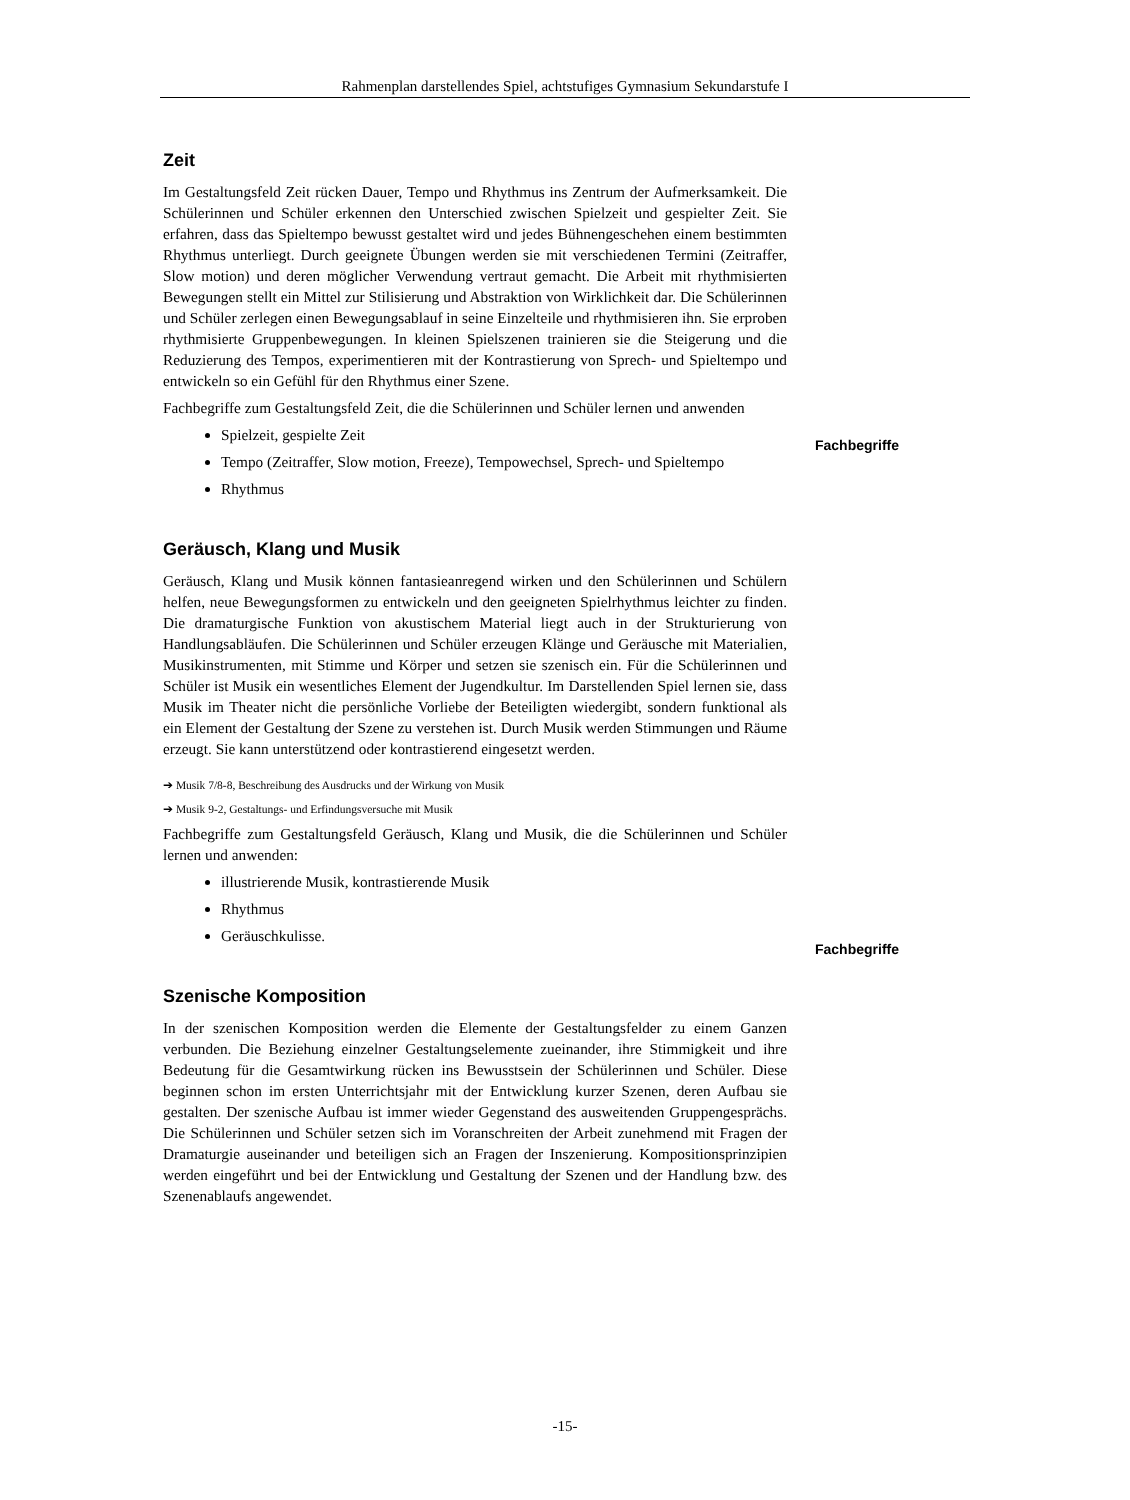Rahmenplan darstellendes Spiel, achtstufiges Gymnasium Sekundarstufe I
Zeit
Im Gestaltungsfeld Zeit rücken Dauer, Tempo und Rhythmus ins Zentrum der Aufmerksamkeit. Die Schülerinnen und Schüler erkennen den Unterschied zwischen Spielzeit und gespielter Zeit. Sie erfahren, dass das Spieltempo bewusst gestaltet wird und jedes Bühnengeschehen einem bestimmten Rhythmus unterliegt. Durch geeignete Übungen werden sie mit verschiedenen Termini (Zeitraffer, Slow motion) und deren möglicher Verwendung vertraut gemacht. Die Arbeit mit rhythmisierten Bewegungen stellt ein Mittel zur Stilisierung und Abstraktion von Wirklichkeit dar. Die Schülerinnen und Schüler zerlegen einen Bewegungsablauf in seine Einzelteile und rhythmisieren ihn. Sie erproben rhythmisierte Gruppenbewegungen. In kleinen Spielszenen trainieren sie die Steigerung und die Reduzierung des Tempos, experimentieren mit der Kontrastierung von Sprech- und Spieltempo und entwickeln so ein Gefühl für den Rhythmus einer Szene.
Fachbegriffe zum Gestaltungsfeld Zeit, die die Schülerinnen und Schüler lernen und anwenden
Spielzeit, gespielte Zeit
Tempo (Zeitraffer, Slow motion, Freeze), Tempowechsel, Sprech- und Spieltempo
Rhythmus
Geräusch, Klang und Musik
Geräusch, Klang und Musik können fantasieanregend wirken und den Schülerinnen und Schülern helfen, neue Bewegungsformen zu entwickeln und den geeigneten Spielrhythmus leichter zu finden. Die dramaturgische Funktion von akustischem Material liegt auch in der Strukturierung von Handlungsabläufen. Die Schülerinnen und Schüler erzeugen Klänge und Geräusche mit Materialien, Musikinstrumenten, mit Stimme und Körper und setzen sie szenisch ein. Für die Schülerinnen und Schüler ist Musik ein wesentliches Element der Jugendkultur. Im Darstellenden Spiel lernen sie, dass Musik im Theater nicht die persönliche Vorliebe der Beteiligten wiedergibt, sondern funktional als ein Element der Gestaltung der Szene zu verstehen ist. Durch Musik werden Stimmungen und Räume erzeugt. Sie kann unterstützend oder kontrastierend eingesetzt werden.
➔ Musik 7/8-8, Beschreibung des Ausdrucks und der Wirkung von Musik
➔ Musik 9-2, Gestaltungs- und Erfindungsversuche mit Musik
Fachbegriffe zum Gestaltungsfeld Geräusch, Klang und Musik, die die Schülerinnen und Schüler lernen und anwenden:
illustrierende Musik, kontrastierende Musik
Rhythmus
Geräuschkulisse.
Szenische Komposition
In der szenischen Komposition werden die Elemente der Gestaltungsfelder zu einem Ganzen verbunden. Die Beziehung einzelner Gestaltungselemente zueinander, ihre Stimmigkeit und ihre Bedeutung für die Gesamtwirkung rücken ins Bewusstsein der Schülerinnen und Schüler. Diese beginnen schon im ersten Unterrichtsjahr mit der Entwicklung kurzer Szenen, deren Aufbau sie gestalten. Der szenische Aufbau ist immer wieder Gegenstand des ausweitenden Gruppengesprächs. Die Schülerinnen und Schüler setzen sich im Voranschreiten der Arbeit zunehmend mit Fragen der Dramaturgie auseinander und beteiligen sich an Fragen der Inszenierung. Kompositionsprinzipien werden eingeführt und bei der Entwicklung und Gestaltung der Szenen und der Handlung bzw. des Szenenablaufs angewendet.
Fachbegriffe
Fachbegriffe
-15-